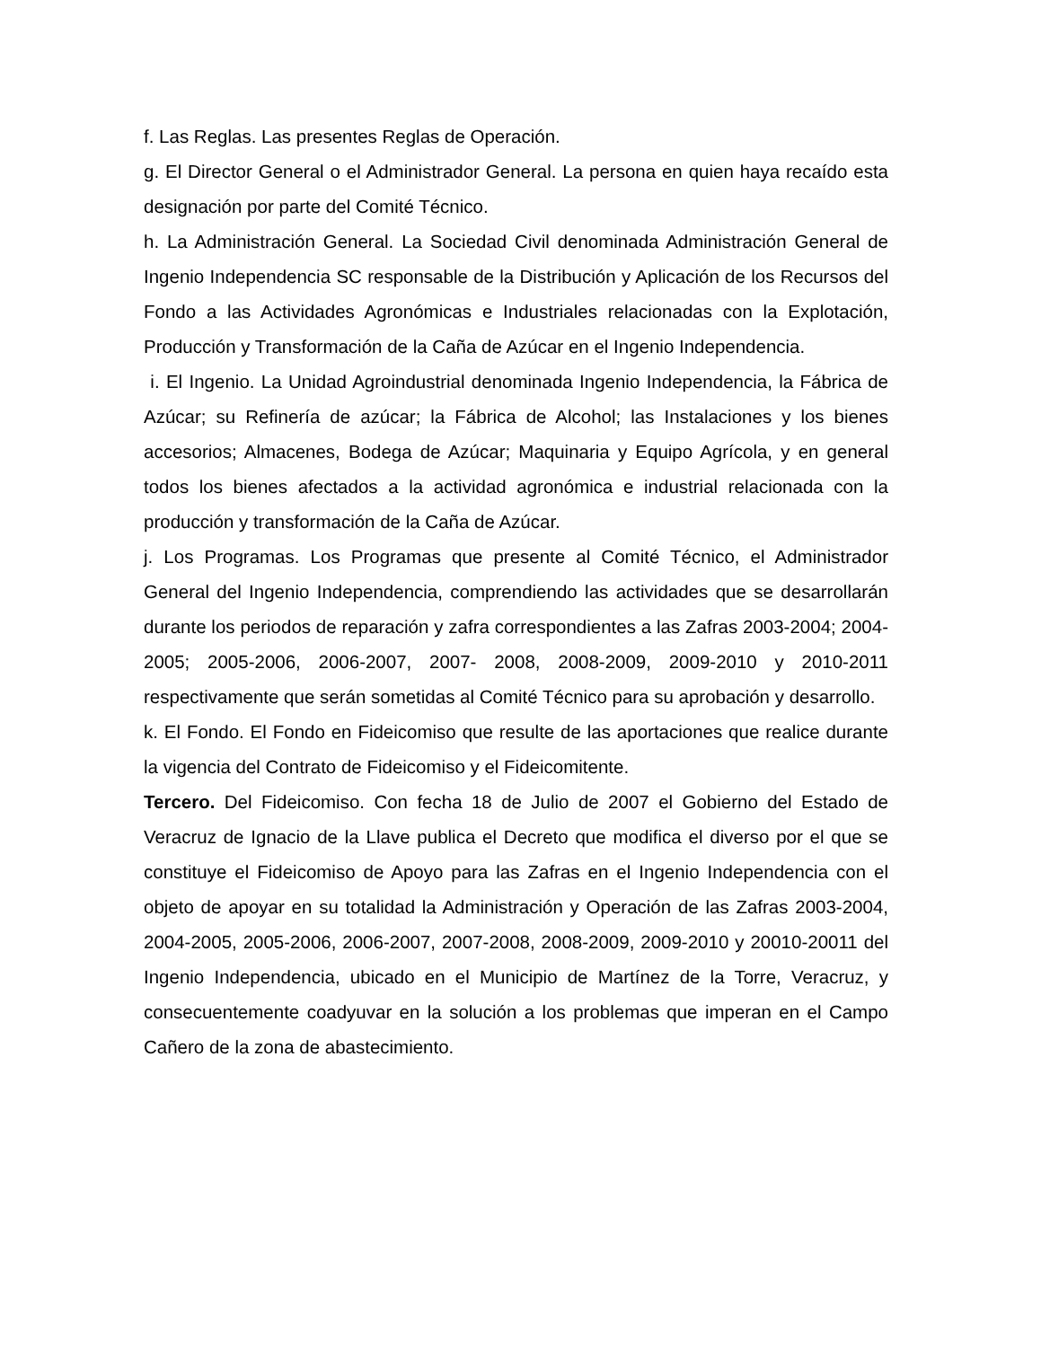f. Las Reglas. Las presentes Reglas de Operación.
g. El Director General o el Administrador General. La persona en quien haya recaído esta designación por parte del Comité Técnico.
h. La Administración General. La Sociedad Civil denominada Administración General de Ingenio Independencia SC responsable de la Distribución y Aplicación de los Recursos del Fondo a las Actividades Agronómicas e Industriales relacionadas con la Explotación, Producción y Transformación de la Caña de Azúcar en el Ingenio Independencia.
i. El Ingenio. La Unidad Agroindustrial denominada Ingenio Independencia, la Fábrica de Azúcar; su Refinería de azúcar; la Fábrica de Alcohol; las Instalaciones y los bienes accesorios; Almacenes, Bodega de Azúcar; Maquinaria y Equipo Agrícola, y en general todos los bienes afectados a la actividad agronómica e industrial relacionada con la producción y transformación de la Caña de Azúcar.
j. Los Programas. Los Programas que presente al Comité Técnico, el Administrador General del Ingenio Independencia, comprendiendo las actividades que se desarrollarán durante los periodos de reparación y zafra correspondientes a las Zafras 2003-2004; 2004-2005; 2005-2006, 2006-2007, 2007- 2008, 2008-2009, 2009-2010 y 2010-2011 respectivamente que serán sometidas al Comité Técnico para su aprobación y desarrollo.
k. El Fondo. El Fondo en Fideicomiso que resulte de las aportaciones que realice durante la vigencia del Contrato de Fideicomiso y el Fideicomitente.
Tercero. Del Fideicomiso. Con fecha 18 de Julio de 2007 el Gobierno del Estado de Veracruz de Ignacio de la Llave publica el Decreto que modifica el diverso por el que se constituye el Fideicomiso de Apoyo para las Zafras en el Ingenio Independencia con el objeto de apoyar en su totalidad la Administración y Operación de las Zafras 2003-2004, 2004-2005, 2005-2006, 2006-2007, 2007-2008, 2008-2009, 2009-2010 y 20010-20011 del Ingenio Independencia, ubicado en el Municipio de Martínez de la Torre, Veracruz, y consecuentemente coadyuvar en la solución a los problemas que imperan en el Campo Cañero de la zona de abastecimiento.